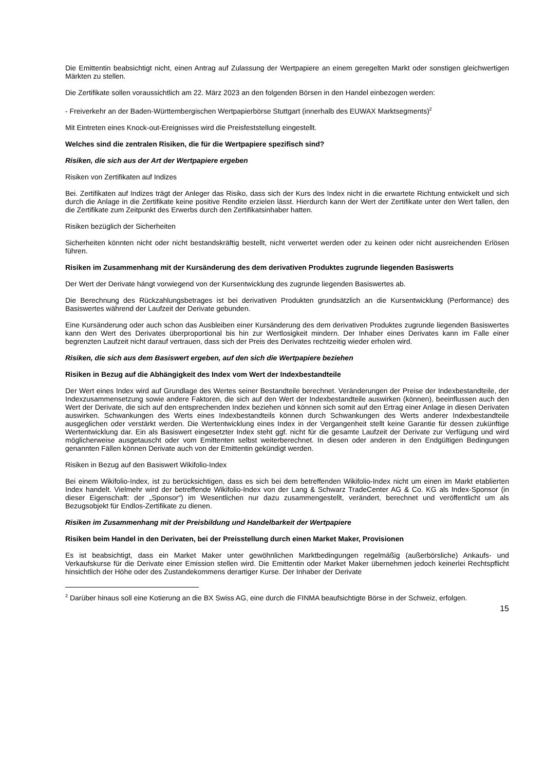Die Emittentin beabsichtigt nicht, einen Antrag auf Zulassung der Wertpapiere an einem geregelten Markt oder sonstigen gleichwertigen Märkten zu stellen.
Die Zertifikate sollen voraussichtlich am 22. März 2023 an den folgenden Börsen in den Handel einbezogen werden:
- Freiverkehr an der Baden-Württembergischen Wertpapierbörse Stuttgart (innerhalb des EUWAX Marktsegments)<sup>2</sup>
Mit Eintreten eines Knock-out-Ereignisses wird die Preisfeststellung eingestellt.
Welches sind die zentralen Risiken, die für die Wertpapiere spezifisch sind?
Risiken, die sich aus der Art der Wertpapiere ergeben
Risiken von Zertifikaten auf Indizes
Bei. Zertifikaten auf Indizes trägt der Anleger das Risiko, dass sich der Kurs des Index nicht in die erwartete Richtung entwickelt und sich durch die Anlage in die Zertifikate keine positive Rendite erzielen lässt. Hierdurch kann der Wert der Zertifikate unter den Wert fallen, den die Zertifikate zum Zeitpunkt des Erwerbs durch den Zertifikatsinhaber hatten.
Risiken bezüglich der Sicherheiten
Sicherheiten könnten nicht oder nicht bestandskräftig bestellt, nicht verwertet werden oder zu keinen oder nicht ausreichenden Erlösen führen.
Risiken im Zusammenhang mit der Kursänderung des dem derivativen Produktes zugrunde liegenden Basiswerts
Der Wert der Derivate hängt vorwiegend von der Kursentwicklung des zugrunde liegenden Basiswertes ab.
Die Berechnung des Rückzahlungsbetrages ist bei derivativen Produkten grundsätzlich an die Kursentwicklung (Performance) des Basiswertes während der Laufzeit der Derivate gebunden.
Eine Kursänderung oder auch schon das Ausbleiben einer Kursänderung des dem derivativen Produktes zugrunde liegenden Basiswertes kann den Wert des Derivates überproportional bis hin zur Wertlosigkeit mindern. Der Inhaber eines Derivates kann im Falle einer begrenzten Laufzeit nicht darauf vertrauen, dass sich der Preis des Derivates rechtzeitig wieder erholen wird.
Risiken, die sich aus dem Basiswert ergeben, auf den sich die Wertpapiere beziehen
Risiken in Bezug auf die Abhängigkeit des Index vom Wert der Indexbestandteile
Der Wert eines Index wird auf Grundlage des Wertes seiner Bestandteile berechnet. Veränderungen der Preise der Indexbestandteile, der Indexzusammensetzung sowie andere Faktoren, die sich auf den Wert der Indexbestandteile auswirken (können), beeinflussen auch den Wert der Derivate, die sich auf den entsprechenden Index beziehen und können sich somit auf den Ertrag einer Anlage in diesen Derivaten auswirken. Schwankungen des Werts eines Indexbestandteils können durch Schwankungen des Werts anderer Indexbestandteile ausgeglichen oder verstärkt werden. Die Wertentwicklung eines Index in der Vergangenheit stellt keine Garantie für dessen zukünftige Wertentwicklung dar. Ein als Basiswert eingesetzter Index steht ggf. nicht für die gesamte Laufzeit der Derivate zur Verfügung und wird möglicherweise ausgetauscht oder vom Emittenten selbst weiterberechnet. In diesen oder anderen in den Endgültigen Bedingungen genannten Fällen können Derivate auch von der Emittentin gekündigt werden.
Risiken in Bezug auf den Basiswert Wikifolio-Index
Bei einem Wikifolio-Index, ist zu berücksichtigen, dass es sich bei dem betreffenden Wikifolio-Index nicht um einen im Markt etablierten Index handelt. Vielmehr wird der betreffende Wikifolio-Index von der Lang & Schwarz TradeCenter AG & Co. KG als Index-Sponsor (in dieser Eigenschaft: der „Sponsor“) im Wesentlichen nur dazu zusammengestellt, verändert, berechnet und veröffentlicht um als Bezugsobjekt für Endlos-Zertifikate zu dienen.
Risiken im Zusammenhang mit der Preisbildung und Handelbarkeit der Wertpapiere
Risiken beim Handel in den Derivaten, bei der Preisstellung durch einen Market Maker, Provisionen
Es ist beabsichtigt, dass ein Market Maker unter gewöhnlichen Marktbedingungen regelmäßig (außerbörsliche) Ankaufs- und Verkaufskurse für die Derivate einer Emission stellen wird. Die Emittentin oder Market Maker übernehmen jedoch keinerlei Rechtspflicht hinsichtlich der Höhe oder des Zustandekommens derartiger Kurse. Der Inhaber der Derivate
<sup>2</sup> Darüber hinaus soll eine Kotierung an die BX Swiss AG, eine durch die FINMA beaufsichtigte Börse in der Schweiz, erfolgen.
15